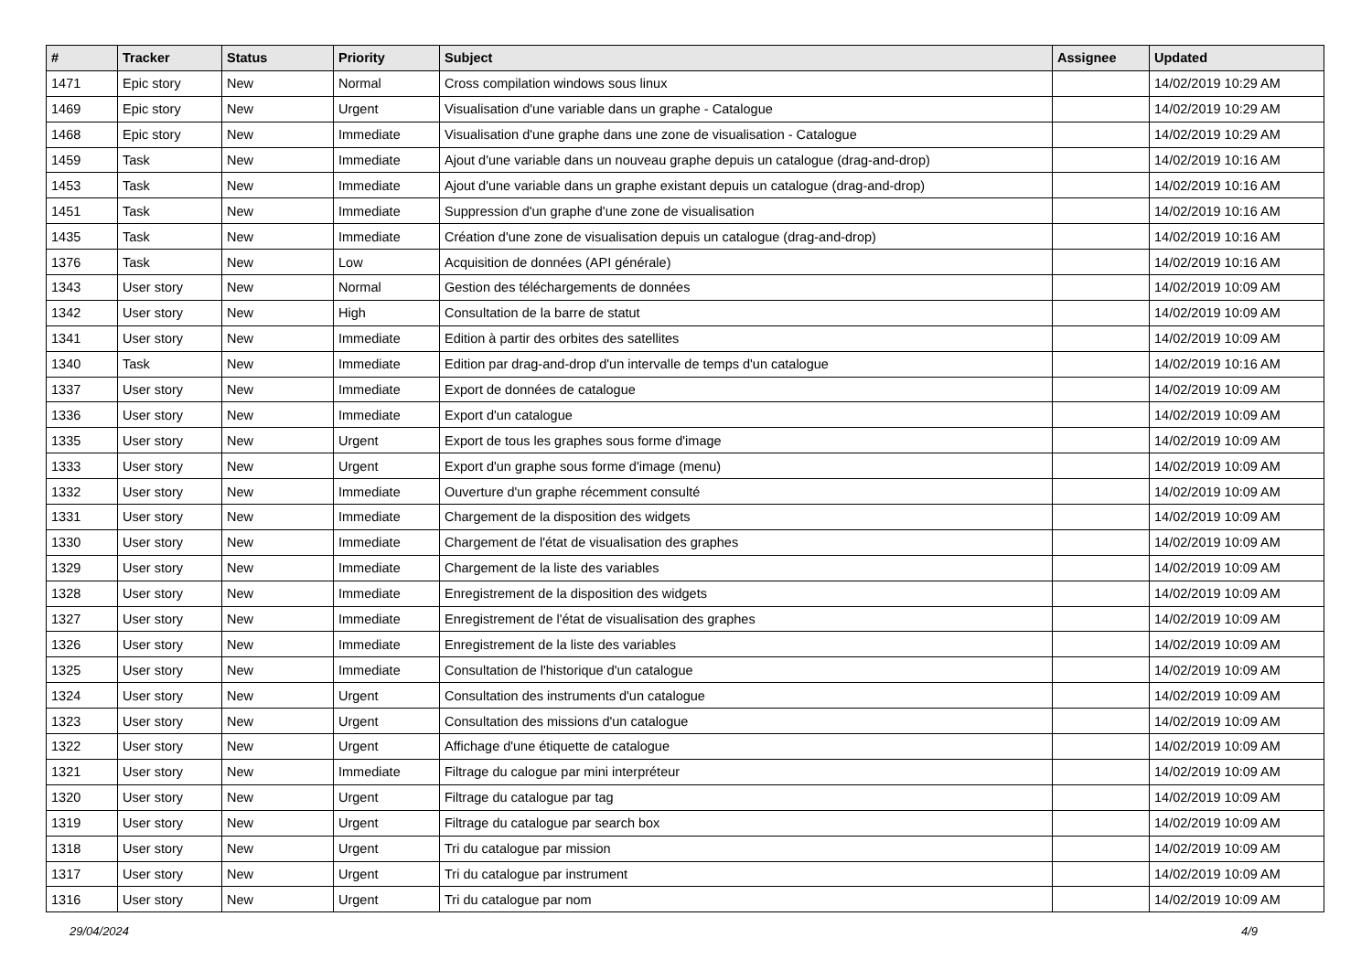| # | Tracker | Status | Priority | Subject | Assignee | Updated |
| --- | --- | --- | --- | --- | --- | --- |
| 1471 | Epic story | New | Normal | Cross compilation windows sous linux | | 14/02/2019 10:29 AM |
| 1469 | Epic story | New | Urgent | Visualisation d'une variable dans un graphe - Catalogue | | 14/02/2019 10:29 AM |
| 1468 | Epic story | New | Immediate | Visualisation d'une graphe dans une zone de visualisation - Catalogue | | 14/02/2019 10:29 AM |
| 1459 | Task | New | Immediate | Ajout d'une variable dans un nouveau graphe depuis un catalogue (drag-and-drop) | | 14/02/2019 10:16 AM |
| 1453 | Task | New | Immediate | Ajout d'une variable dans un graphe existant depuis un catalogue (drag-and-drop) | | 14/02/2019 10:16 AM |
| 1451 | Task | New | Immediate | Suppression d'un graphe d'une zone de visualisation | | 14/02/2019 10:16 AM |
| 1435 | Task | New | Immediate | Création d'une zone de visualisation depuis un catalogue (drag-and-drop) | | 14/02/2019 10:16 AM |
| 1376 | Task | New | Low | Acquisition de données (API générale) | | 14/02/2019 10:16 AM |
| 1343 | User story | New | Normal | Gestion des téléchargements de données | | 14/02/2019 10:09 AM |
| 1342 | User story | New | High | Consultation de la barre de statut | | 14/02/2019 10:09 AM |
| 1341 | User story | New | Immediate | Edition à partir des orbites des satellites | | 14/02/2019 10:09 AM |
| 1340 | Task | New | Immediate | Edition par drag-and-drop d'un intervalle de temps d'un catalogue | | 14/02/2019 10:16 AM |
| 1337 | User story | New | Immediate | Export de données de catalogue | | 14/02/2019 10:09 AM |
| 1336 | User story | New | Immediate | Export d'un catalogue | | 14/02/2019 10:09 AM |
| 1335 | User story | New | Urgent | Export de tous les graphes sous forme d'image | | 14/02/2019 10:09 AM |
| 1333 | User story | New | Urgent | Export d'un graphe sous forme d'image (menu) | | 14/02/2019 10:09 AM |
| 1332 | User story | New | Immediate | Ouverture d'un graphe récemment consulté | | 14/02/2019 10:09 AM |
| 1331 | User story | New | Immediate | Chargement de la disposition des widgets | | 14/02/2019 10:09 AM |
| 1330 | User story | New | Immediate | Chargement de l'état de visualisation des graphes | | 14/02/2019 10:09 AM |
| 1329 | User story | New | Immediate | Chargement de la liste des variables | | 14/02/2019 10:09 AM |
| 1328 | User story | New | Immediate | Enregistrement de la disposition des widgets | | 14/02/2019 10:09 AM |
| 1327 | User story | New | Immediate | Enregistrement de l'état de visualisation des graphes | | 14/02/2019 10:09 AM |
| 1326 | User story | New | Immediate | Enregistrement de la liste des variables | | 14/02/2019 10:09 AM |
| 1325 | User story | New | Immediate | Consultation de l'historique d'un catalogue | | 14/02/2019 10:09 AM |
| 1324 | User story | New | Urgent | Consultation des instruments d'un catalogue | | 14/02/2019 10:09 AM |
| 1323 | User story | New | Urgent | Consultation des missions d'un catalogue | | 14/02/2019 10:09 AM |
| 1322 | User story | New | Urgent | Affichage d'une étiquette de catalogue | | 14/02/2019 10:09 AM |
| 1321 | User story | New | Immediate | Filtrage du calogue par mini interpréteur | | 14/02/2019 10:09 AM |
| 1320 | User story | New | Urgent | Filtrage du catalogue par tag | | 14/02/2019 10:09 AM |
| 1319 | User story | New | Urgent | Filtrage du catalogue par search box | | 14/02/2019 10:09 AM |
| 1318 | User story | New | Urgent | Tri du catalogue par mission | | 14/02/2019 10:09 AM |
| 1317 | User story | New | Urgent | Tri du catalogue par instrument | | 14/02/2019 10:09 AM |
| 1316 | User story | New | Urgent | Tri du catalogue par nom | | 14/02/2019 10:09 AM |
29/04/2024 4/9